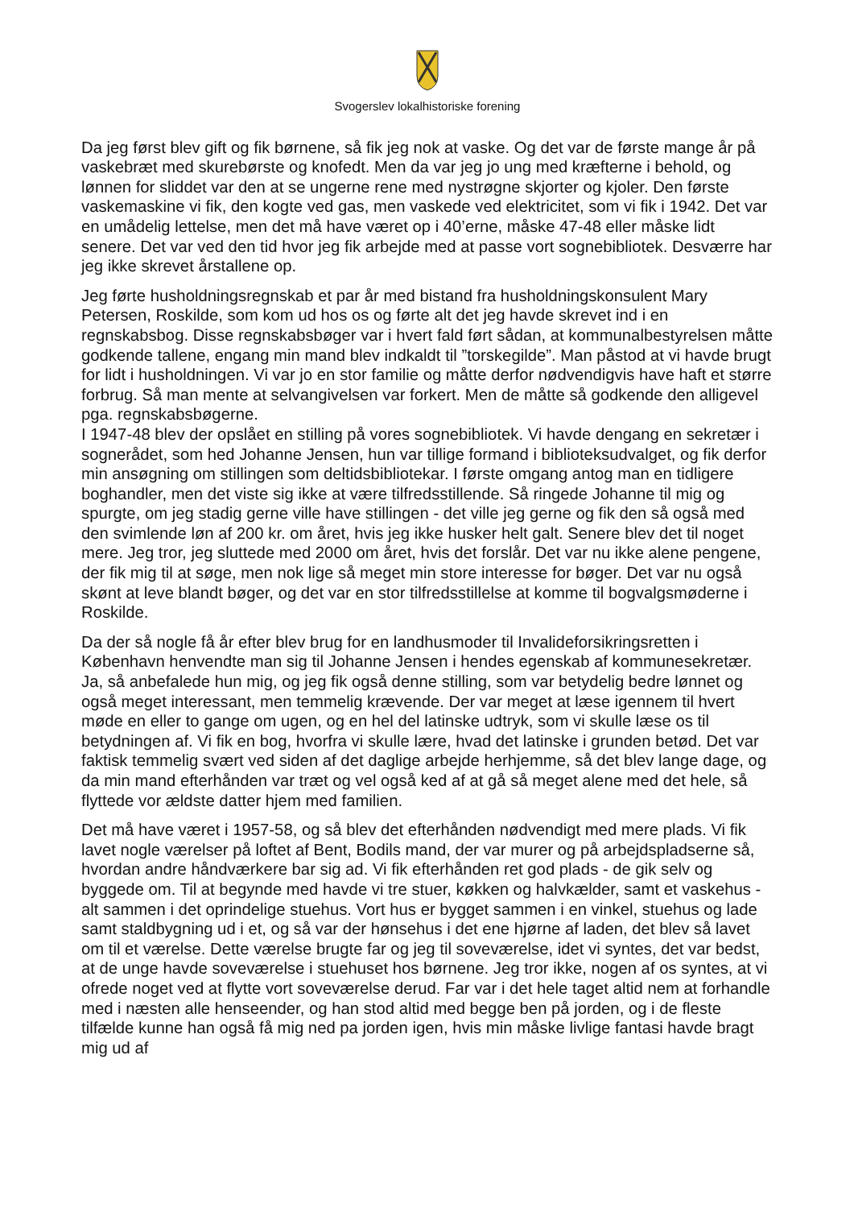Svogerslev lokalhistoriske forening
Da jeg først blev gift og fik børnene, så fik jeg nok at vaske. Og det var de første mange år på vaskebræt med skurebørste og knofedt. Men da var jeg jo ung med kræfterne i behold, og lønnen for sliddet var den at se ungerne rene med nystrøgne skjorter og kjoler. Den første vaskemaskine vi fik, den kogte ved gas, men vaskede ved elektricitet, som vi fik i 1942. Det var en umådelig lettelse, men det må have været op i 40’erne, måske 47-48 eller måske lidt senere. Det var ved den tid hvor jeg fik arbejde med at passe vort sognebibliotek. Desværre har jeg ikke skrevet årstallene op.
Jeg førte husholdningsregnskab et par år med bistand fra husholdningskonsulent Mary Petersen, Roskilde, som kom ud hos os og førte alt det jeg havde skrevet ind i en regnskabsbog. Disse regnskabsbøger var i hvert fald ført sådan, at kommunalbestyrelsen måtte godkende tallene, engang min mand blev indkaldt til ”torskegilde”. Man påstod at vi havde brugt for lidt i husholdningen. Vi var jo en stor familie og måtte derfor nødvendigvis have haft et større forbrug. Så man mente at selvangivelsen var forkert. Men de måtte så godkende den alligevel pga. regnskabsbøgerne.
I 1947-48 blev der opslået en stilling på vores sognebibliotek. Vi havde dengang en sekretær i sognerådet, som hed Johanne Jensen, hun var tillige formand i biblioteksudvalget, og fik derfor min ansøgning om stillingen som deltidsbibliotekar. I første omgang antog man en tidligere boghandler, men det viste sig ikke at være tilfredsstillende. Så ringede Johanne til mig og spurgte, om jeg stadig gerne ville have stillingen - det ville jeg gerne og fik den så også med den svimlende løn af 200 kr. om året, hvis jeg ikke husker helt galt. Senere blev det til noget mere. Jeg tror, jeg sluttede med 2000 om året, hvis det forslår. Det var nu ikke alene pengene, der fik mig til at søge, men nok lige så meget min store interesse for bøger. Det var nu også skønt at leve blandt bøger, og det var en stor tilfredsstillelse at komme til bogvalgsmøderne i Roskilde.
Da der så nogle få år efter blev brug for en landhusmoder til Invalideforsikringsretten i København henvendte man sig til Johanne Jensen i hendes egenskab af kommunesekretær. Ja, så anbefalede hun mig, og jeg fik også denne stilling, som var betydelig bedre lønnet og også meget interessant, men temmelig krævende. Der var meget at læse igennem til hvert møde en eller to gange om ugen, og en hel del latinske udtryk, som vi skulle læse os til betydningen af. Vi fik en bog, hvorfra vi skulle lære, hvad det latinske i grunden betød. Det var faktisk temmelig svært ved siden af det daglige arbejde herhjemme, så det blev lange dage, og da min mand efterhånden var træt og vel også ked af at gå så meget alene med det hele, så flyttede vor ældste datter hjem med familien.
Det må have været i 1957-58, og så blev det efterhånden nødvendigt med mere plads. Vi fik lavet nogle værelser på loftet af Bent, Bodils mand, der var murer og på arbejdspladserne så, hvordan andre håndværkere bar sig ad. Vi fik efterhånden ret god plads - de gik selv og byggede om. Til at begynde med havde vi tre stuer, køkken og halvkælder, samt et vaskehus - alt sammen i det oprindelige stuehus. Vort hus er bygget sammen i en vinkel, stuehus og lade samt staldbygning ud i et, og så var der hønsehus i det ene hjørne af laden, det blev så lavet om til et værelse. Dette værelse brugte far og jeg til soveværelse, idet vi syntes, det var bedst, at de unge havde soveværelse i stuehuset hos børnene. Jeg tror ikke, nogen af os syntes, at vi ofrede noget ved at flytte vort soveværelse derud. Far var i det hele taget altid nem at forhandle med i næsten alle henseender, og han stod altid med begge ben på jorden, og i de fleste tilfælde kunne han også få mig ned pa jorden igen, hvis min måske livlige fantasi havde bragt mig ud af